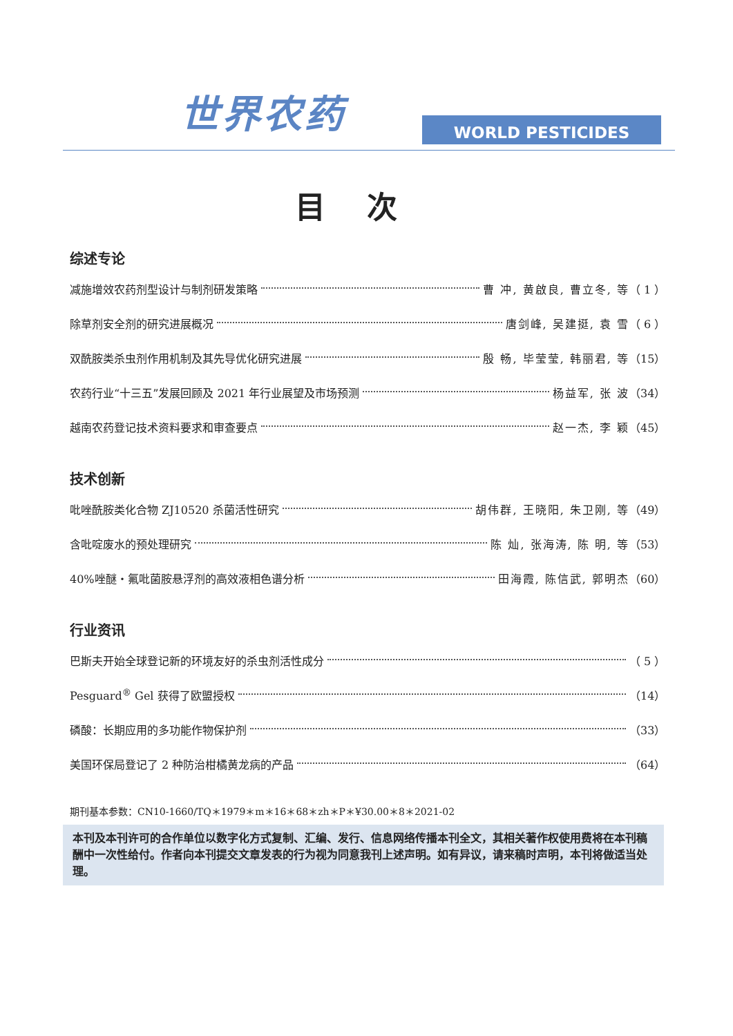世界农药
WORLD PESTICIDES
目次
综述专论
减施增效农药剂型设计与制剂研发策略 曹 冲, 黄啟良, 曹立冬, 等 （ 1 ）
除草剂安全剂的研究进展概况 唐剑峰, 吴建挺, 袁 雪 （ 6 ）
双酰胺类杀虫剂作用机制及其先导优化研究进展 殷 畅, 毕莹莹, 韩丽君, 等 （15）
农药行业“十三五”发展回顾及 2021 年行业展望及市场预测 杨益军, 张 波 （34）
越南农药登记技术资料要求和审查要点 赵一杰, 李 颖 （45）
技术创新
吡唑酰胺类化合物 ZJ10520 杀菌活性研究 胡伟群, 王晓阳, 朱卫刚, 等 （49）
含吡啶废水的预处理研究 陈 灿, 张海涛, 陈 明, 等 （53）
40%唑醚・氟吡菌胺悬浮剂的高效液相色谱分析 田海霞, 陈信武, 郭明杰 （60）
行业资讯
巴斯夫开始全球登记新的环境友好的杀虫剂活性成分 （ 5 ）
Pesguard<sup>®</sup> Gel 获得了欧盟授权 （14）
磷酸：长期应用的多功能作物保护剂 （33）
美国环保局登记了 2 种防治柑橘黄龙病的产品 （64）
期刊基本参数：CN10-1660/TQ＊1979＊m＊16＊68＊zh＊P＊¥30.00＊8＊2021-02
本刊及本刊许可的合作单位以数字化方式复制、汇编、发行、信息网络传播本刊全文，其相关著作权使用费将在本刊稿酬中一次性给付。作者向本刊提交文章发表的行为视为同意我刊上述声明。如有异议，请来稿时声明，本刊将做适当处理。